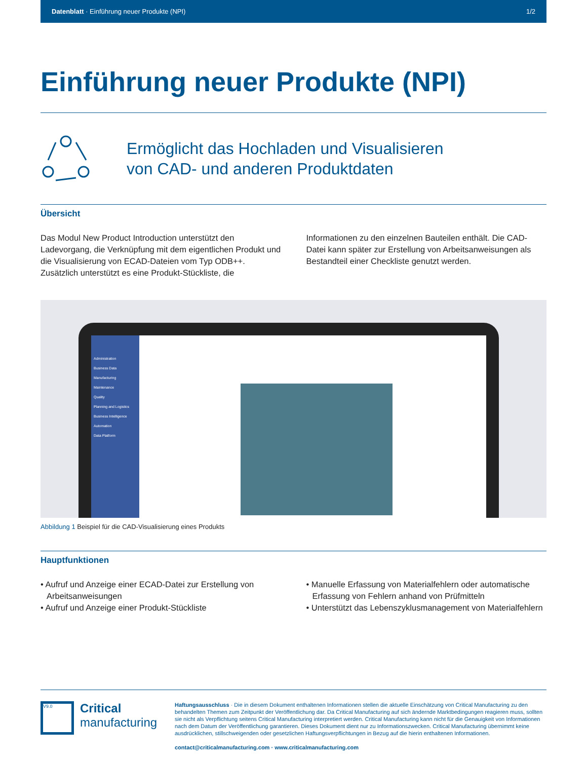Datenblatt · Einführung neuer Produkte (NPI) 1/2
Einführung neuer Produkte (NPI)
Ermöglicht das Hochladen und Visualisieren
von CAD- und anderen Produktdaten
Übersicht
Das Modul New Product Introduction unterstützt den Ladevorgang, die Verknüpfung mit dem eigentlichen Produkt und die Visualisierung von ECAD-Dateien vom Typ ODB++. Zusätzlich unterstützt es eine Produkt-Stückliste, die Informationen zu den einzelnen Bauteilen enthält. Die CAD-Datei kann später zur Erstellung von Arbeitsanweisungen als Bestandteil einer Checkliste genutzt werden.
Administration
Business Data
Manufacturing
Maintenance
Quality
Planning and Logistics
Business Intelligence
Automation
Data Platform
Abbildung 1 Beispiel für die CAD-Visualisierung eines Produkts
Hauptfunktionen
• Aufruf und Anzeige einer ECAD-Datei zur Erstellung von Arbeitsanweisungen
• Aufruf und Anzeige einer Produkt-Stückliste
• Manuelle Erfassung von Materialfehlern oder automatische Erfassung von Fehlern anhand von Prüfmitteln
• Unterstützt das Lebenszyklusmanagement von Materialfehlern
V9.0
Critical
manufacturing
Haftungsausschluss · Die in diesem Dokument enthaltenen Informationen stellen die aktuelle Einschätzung von Critical Manufacturing zu den behandelten Themen zum Zeitpunkt der Veröffentlichung dar. Da Critical Manufacturing auf sich ändernde Marktbedingungen reagieren muss, sollten sie nicht als Verpflichtung seitens Critical Manufacturing interpretiert werden. Critical Manufacturing kann nicht für die Genauigkeit von Informationen nach dem Datum der Veröffentlichung garantieren. Dieses Dokument dient nur zu Informationszwecken. Critical Manufacturing übernimmt keine ausdrücklichen, stillschweigenden oder gesetzlichen Haftungsverpflichtungen in Bezug auf die hierin enthaltenen Informationen.
contact@criticalmanufacturing.com · www.criticalmanufacturing.com